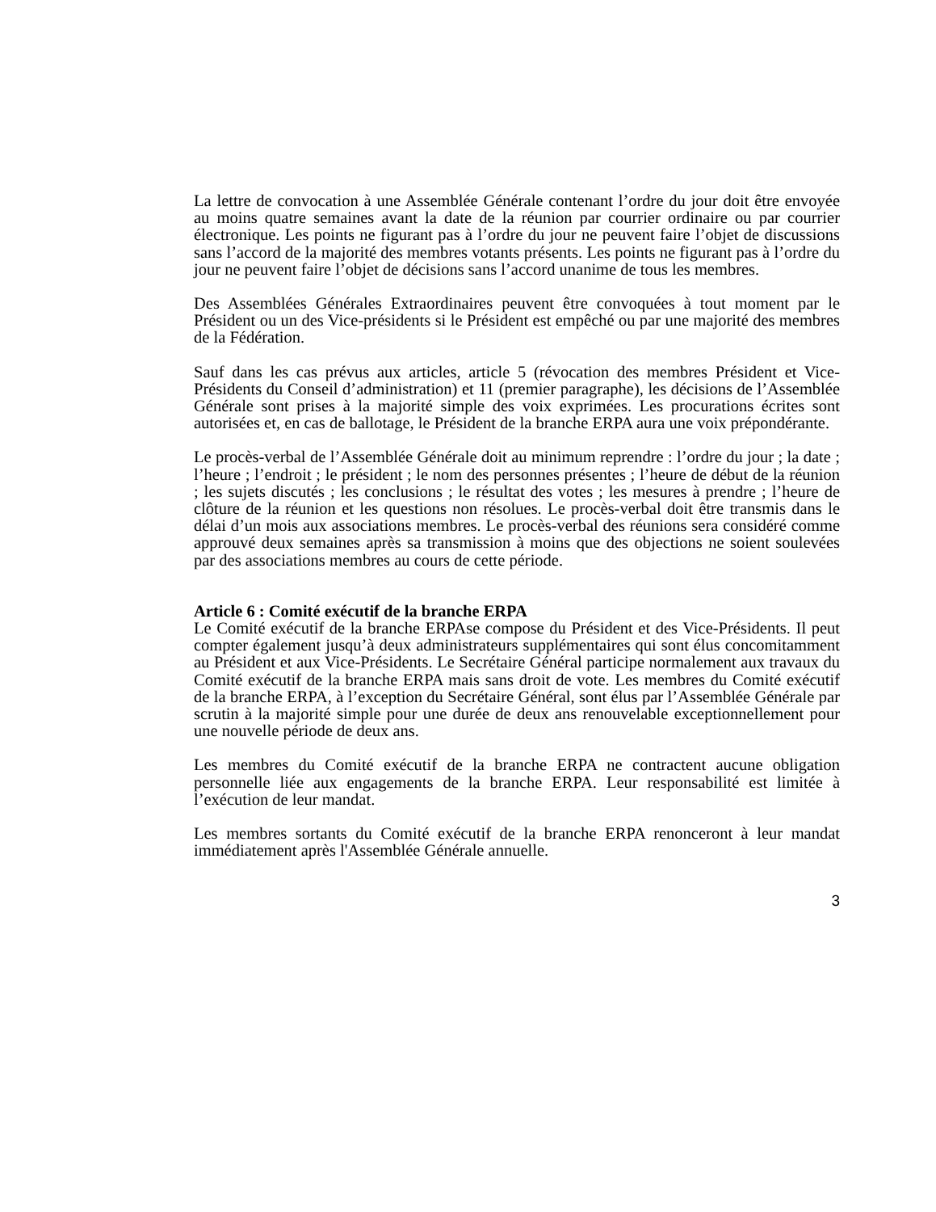La lettre de convocation à une Assemblée Générale contenant l’ordre du jour doit être envoyée au moins quatre semaines avant la date de la réunion par courrier ordinaire ou par courrier électronique. Les points ne figurant pas à l’ordre du jour ne peuvent faire l’objet de discussions sans l’accord de la majorité des membres votants présents. Les points ne figurant pas à l’ordre du jour ne peuvent faire l’objet de décisions sans l’accord unanime de tous les membres.
Des Assemblées Générales Extraordinaires peuvent être convoquées à tout moment par le Président ou un des Vice-présidents si le Président est empêché ou par une majorité des membres de la Fédération.
Sauf dans les cas prévus aux articles, article 5 (révocation des membres Président et Vice-Présidents du Conseil d’administration) et 11 (premier paragraphe), les décisions de l’Assemblée Générale sont prises à la majorité simple des voix exprimées. Les procurations écrites sont autorisées et, en cas de ballotage, le Président de la branche ERPA aura une voix prépondérante.
Le procès-verbal de l’Assemblée Générale doit au minimum reprendre : l’ordre du jour ; la date ; l’heure ; l’endroit ; le président ; le nom des personnes présentes ; l’heure de début de la réunion ; les sujets discutés ; les conclusions ; le résultat des votes ; les mesures à prendre ; l’heure de clôture de la réunion et les questions non résolues. Le procès-verbal doit être transmis dans le délai d’un mois aux associations membres. Le procès-verbal des réunions sera considéré comme approuvé deux semaines après sa transmission à moins que des objections ne soient soulevées par des associations membres au cours de cette période.
Article 6 : Comité exécutif de la branche ERPA
Le Comité exécutif de la branche ERPAse compose du Président et des Vice-Présidents. Il peut compter également jusqu’à deux administrateurs supplémentaires qui sont élus concomitamment au Président et aux Vice-Présidents. Le Secrétaire Général participe normalement aux travaux du Comité exécutif de la branche ERPA mais sans droit de vote. Les membres du Comité exécutif de la branche ERPA, à l’exception du Secrétaire Général, sont élus par l’Assemblée Générale par scrutin à la majorité simple pour une durée de deux ans renouvelable exceptionnellement pour une nouvelle période de deux ans.
Les membres du Comité exécutif de la branche ERPA ne contractent aucune obligation personnelle liée aux engagements de la branche ERPA. Leur responsabilité est limitée à l’exécution de leur mandat.
Les membres sortants du Comité exécutif de la branche ERPA renonceront à leur mandat immédiatement après l'Assemblée Générale annuelle.
3